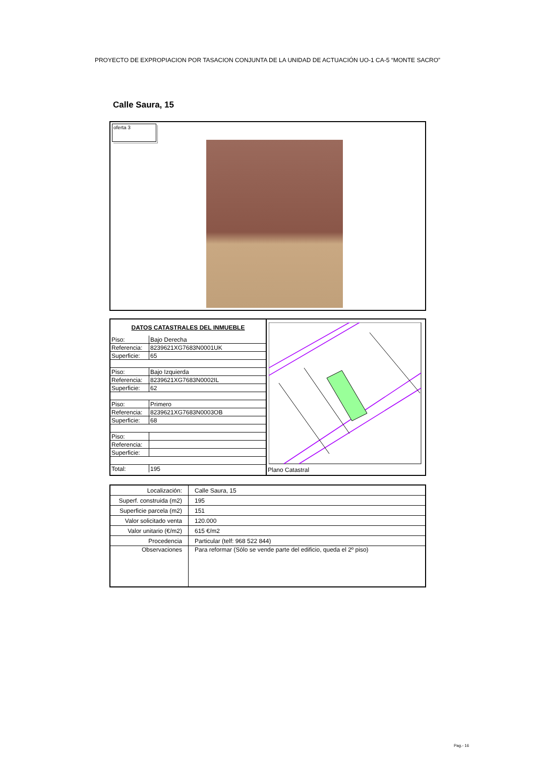PROYECTO DE EXPROPIACION POR TASACION CONJUNTA DE LA UNIDAD DE ACTUACIÓN UO-1 CA-5 “MONTE SACRO”
Calle Saura, 15
oferta 3
| DATOS CATASTRALES DEL INMUEBLE | |
| --- | --- |
| Piso: | Bajo Derecha |
| Referencia: | 8239621XG7683N0001UK |
| Superficie: | 65 |
| Piso: | Bajo Izquierda |
| Referencia: | 8239621XG7683N0002IL |
| Superficie: | 62 |
| Piso: | Primero |
| Referencia: | 8239621XG7683N0003OB |
| Superficie: | 68 |
| Piso: | |
| Referencia: | |
| Superficie: | |
| Total: | 195 |
Plano Catastral
| Localización: | Calle Saura, 15 |
| Superf. construida (m2) | 195 |
| Superficie parcela (m2) | 151 |
| Valor solicitado venta | 120.000 |
| Valor unitario (€/m2) | 615 €/m2 |
| Procedencia | Particular (telf: 968 522 844) |
| Observaciones | Para reformar (Sólo se vende parte del edificio, queda el 2º piso) |
Pag.- 16